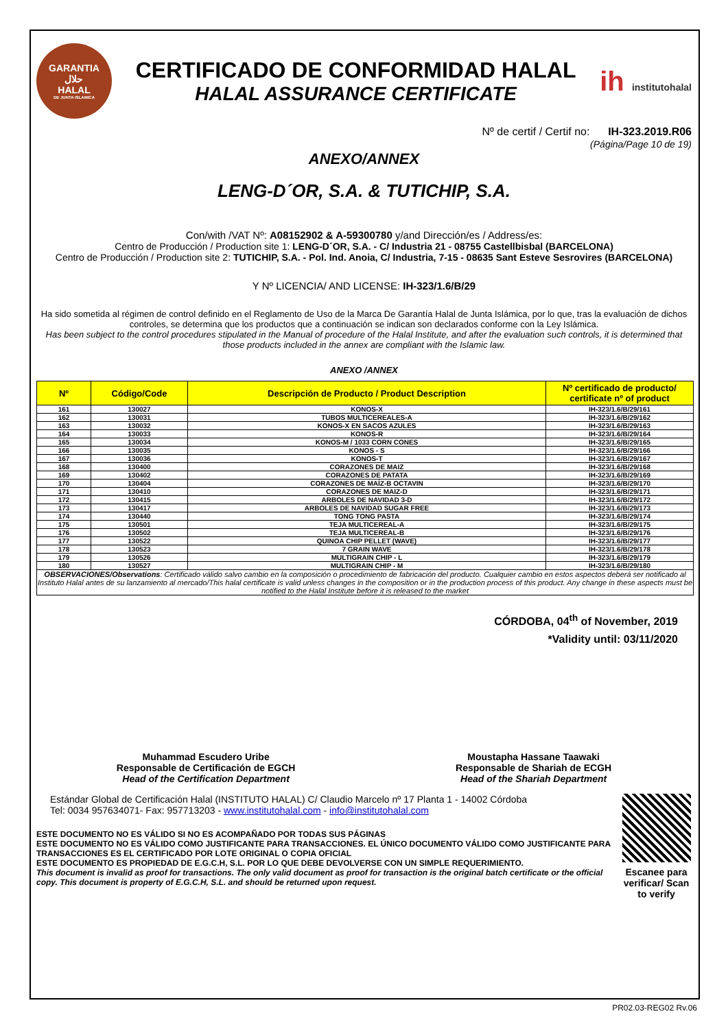GARANTIA
حلال
HALAL
DE JUNTA ISLAMICA
CERTIFICADO DE CONFORMIDAD HALAL
HALAL ASSURANCE CERTIFICATE
ih institutohalal
Nº de certif / Certif no: IH-323.2019.R06
(Página/Page 10 de 19)
ANEXO/ANNEX
LENG-D´OR, S.A. & TUTICHIP, S.A.
Con/with /VAT Nº: A08152902 & A-59300780 y/and Dirección/es / Address/es:
Centro de Producción / Production site 1: LENG-D´OR, S.A. - C/ Industria 21 - 08755 Castellbisbal (BARCELONA)
Centro de Producción / Production site 2: TUTICHIP, S.A. - Pol. Ind. Anoia, C/ Industria, 7-15 - 08635 Sant Esteve Sesrovires (BARCELONA)
Y Nº LICENCIA/ AND LICENSE: IH-323/1.6/B/29
Ha sido sometida al régimen de control definido en el Reglamento de Uso de la Marca De Garantía Halal de Junta Islámica, por lo que, tras la evaluación de dichos controles, se determina que los productos que a continuación se indican son declarados conforme con la Ley Islámica.
Has been subject to the control procedures stipulated in the Manual of procedure of the Halal Institute, and after the evaluation such controls, it is determined that those products included in the annex are compliant with the Islamic law.
ANEXO /ANNEX
| Nº | Código/Code | Descripción de Producto / Product Description | Nº certificado de producto/ certificate nº of product |
| --- | --- | --- | --- |
| 161 | 130027 | KONOS-X | IH-323/1.6/B/29/161 |
| 162 | 130031 | TUBOS MULTICEREALES-A | IH-323/1.6/B/29/162 |
| 163 | 130032 | KONOS-X EN SACOS AZULES | IH-323/1.6/B/29/163 |
| 164 | 130033 | KONOS-R | IH-323/1.6/B/29/164 |
| 165 | 130034 | KONOS-M / 1033 CORN CONES | IH-323/1.6/B/29/165 |
| 166 | 130035 | KONOS - S | IH-323/1.6/B/29/166 |
| 167 | 130036 | KONOS-T | IH-323/1.6/B/29/167 |
| 168 | 130400 | CORAZONES DE MAIZ | IH-323/1.6/B/29/168 |
| 169 | 130402 | CORAZONES DE PATATA | IH-323/1.6/B/29/169 |
| 170 | 130404 | CORAZONES DE MAÍZ-B OCTAVIN | IH-323/1.6/B/29/170 |
| 171 | 130410 | CORAZONES DE MAIZ-D | IH-323/1.6/B/29/171 |
| 172 | 130415 | ARBOLES DE NAVIDAD 3-D | IH-323/1.6/B/29/172 |
| 173 | 130417 | ARBOLES DE NAVIDAD SUGAR FREE | IH-323/1.6/B/29/173 |
| 174 | 130440 | TONG TONG PASTA | IH-323/1.6/B/29/174 |
| 175 | 130501 | TEJA MULTICEREAL-A | IH-323/1.6/B/29/175 |
| 176 | 130502 | TEJA MULTICEREAL-B | IH-323/1.6/B/29/176 |
| 177 | 130522 | QUINOA CHIP PELLET (WAVE) | IH-323/1.6/B/29/177 |
| 178 | 130523 | 7 GRAIN WAVE | IH-323/1.6/B/29/178 |
| 179 | 130526 | MULTIGRAIN CHIP - L | IH-323/1.6/B/29/179 |
| 180 | 130527 | MULTIGRAIN CHIP - M | IH-323/1.6/B/29/180 |
| OBSERVACIONES/Observations : Certificado válido salvo cambio en la composición o procedimiento de fabricación del producto. Cualquier cambio en estos aspectos deberá ser notificado al Instituto Halal antes de su lanzamiento al mercado/This halal certificate is valid unless changes in the composition or in the production process of this product. Any change in these aspects must be notified to the Halal Institute before it is released to the market | | | |
CÓRDOBA, 04<sup>th</sup> of November, 2019
*Validity until: 03/11/2020
Muhammad Escudero Uribe
Responsable de Certificación de EGCH
Head of the Certification Department
Moustapha Hassane Taawaki
Responsable de Shariah de ECGH
Head of the Shariah Department
Estándar Global de Certificación Halal (INSTITUTO HALAL) C/ Claudio Marcelo nº 17 Planta 1 - 14002 Córdoba
Tel: 0034 957634071- Fax: 957713203 - www.institutohalal.com - info@institutohalal.com
ESTE DOCUMENTO NO ES VÁLIDO SI NO ES ACOMPAÑADO POR TODAS SUS PÁGINAS
ESTE DOCUMENTO NO ES VÁLIDO COMO JUSTIFICANTE PARA TRANSACCIONES. EL ÚNICO DOCUMENTO VÁLIDO COMO JUSTIFICANTE PARA TRANSACCIONES ES EL CERTIFICADO POR LOTE ORIGINAL O COPIA OFICIAL
ESTE DOCUMENTO ES PROPIEDAD DE E.G.C.H, S.L. POR LO QUE DEBE DEVOLVERSE CON UN SIMPLE REQUERIMIENTO.
This document is invalid as proof for transactions. The only valid document as proof for transaction is the original batch certificate or the official copy. This document is property of E.G.C.H, S.L. and should be returned upon request.
Escanee para verificar/ Scan to verify
PR02.03-REG02 Rv.06